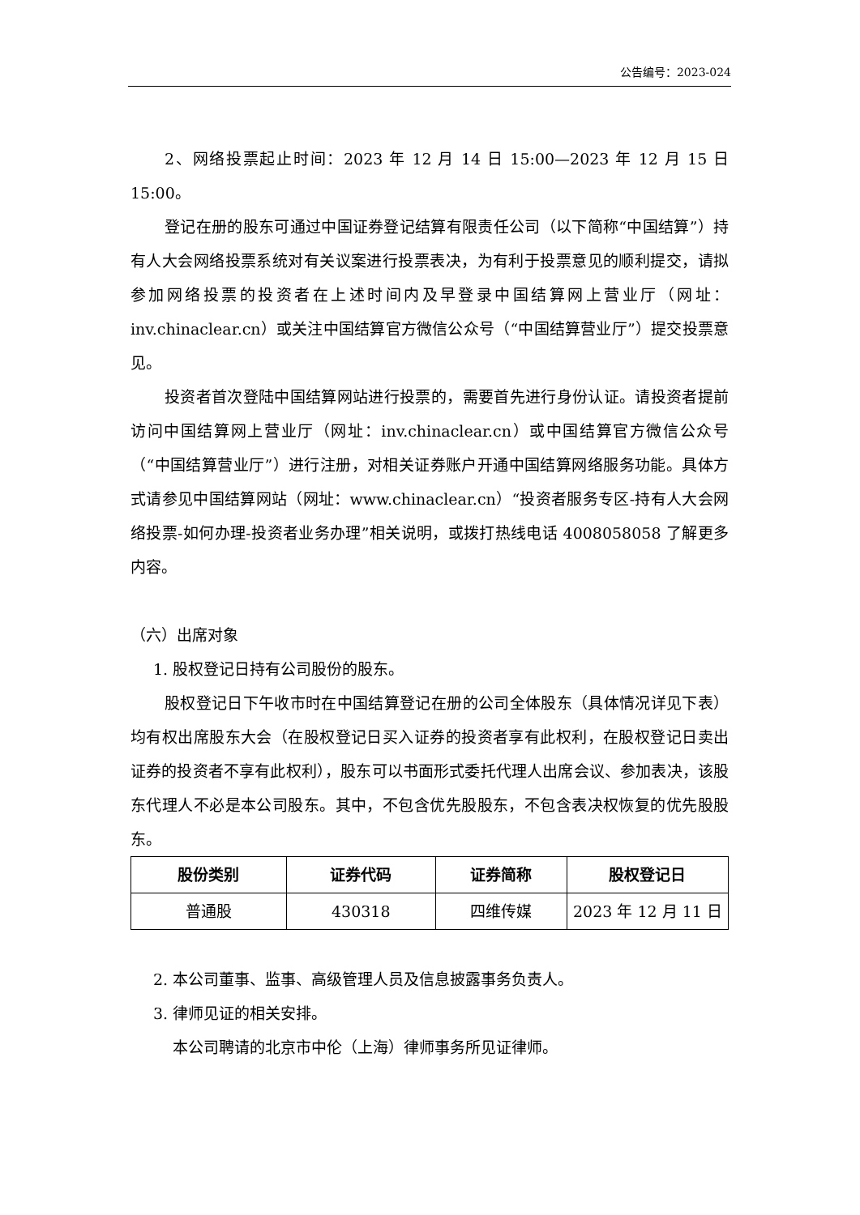公告编号：2023-024
2、网络投票起止时间：2023 年 12 月 14 日 15:00—2023 年 12 月 15 日 15:00。
登记在册的股东可通过中国证券登记结算有限责任公司（以下简称“中国结算”）持有人大会网络投票系统对有关议案进行投票表决，为有利于投票意见的顺利提交，请拟参加网络投票的投资者在上述时间内及早登录中国结算网上营业厅（网址：inv.chinaclear.cn）或关注中国结算官方微信公众号（“中国结算营业厅”）提交投票意见。
投资者首次登陆中国结算网站进行投票的，需要首先进行身份认证。请投资者提前访问中国结算网上营业厅（网址：inv.chinaclear.cn）或中国结算官方微信公众号（“中国结算营业厅”）进行注册，对相关证券账户开通中国结算网络服务功能。具体方式请参见中国结算网站（网址：www.chinaclear.cn）“投资者服务专区-持有人大会网络投票-如何办理-投资者业务办理”相关说明，或拨打热线电话 4008058058 了解更多内容。
（六）出席对象
1. 股权登记日持有公司股份的股东。
股权登记日下午收市时在中国结算登记在册的公司全体股东（具体情况详见下表）均有权出席股东大会（在股权登记日买入证券的投资者享有此权利，在股权登记日卖出证券的投资者不享有此权利），股东可以书面形式委托代理人出席会议、参加表决，该股东代理人不必是本公司股东。其中，不包含优先股股东，不包含表决权恢复的优先股股东。
| 股份类别 | 证券代码 | 证券简称 | 股权登记日 |
| --- | --- | --- | --- |
| 普通股 | 430318 | 四维传媒 | 2023 年 12 月 11 日 |
2. 本公司董事、监事、高级管理人员及信息披露事务负责人。
3. 律师见证的相关安排。
本公司聘请的北京市中伦（上海）律师事务所见证律师。